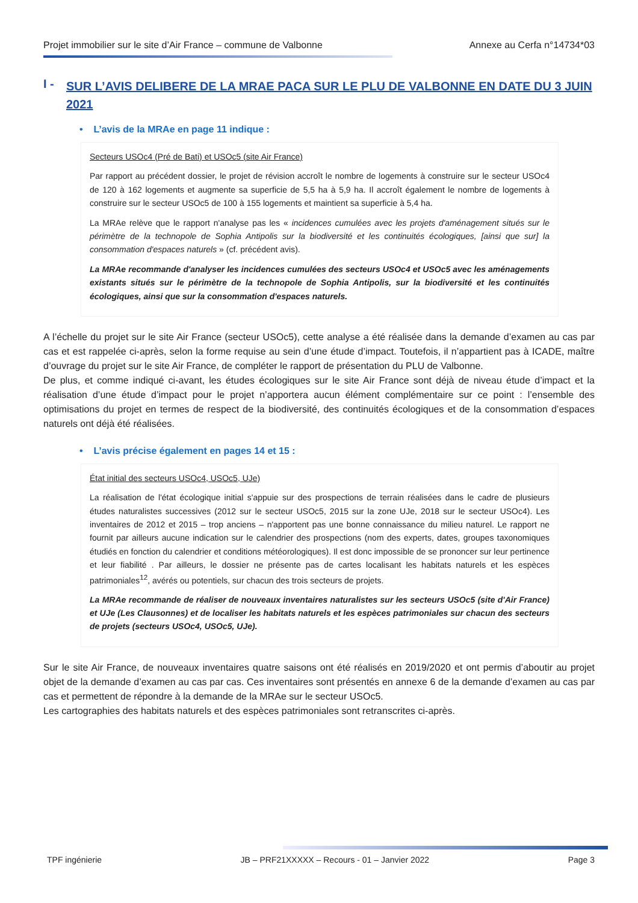Projet immobilier sur le site d’Air France – commune de Valbonne Annexe au Cerfa n°14734*03
I - SUR L’AVIS DELIBERE DE LA MRAE PACA SUR LE PLU DE VALBONNE EN DATE DU 3 JUIN 2021
• L’avis de la MRAe en page 11 indique :
Secteurs USOc4 (Pré de Bati) et USOc5 (site Air France)
Par rapport au précédent dossier, le projet de révision accroît le nombre de logements à construire sur le secteur USOc4 de 120 à 162 logements et augmente sa superficie de 5,5 ha à 5,9 ha. Il accroît également le nombre de logements à construire sur le secteur USOc5 de 100 à 155 logements et maintient sa superficie à 5,4 ha.
La MRAe relève que le rapport n'analyse pas les « incidences cumulées avec les projets d'aménagement situés sur le périmètre de la technopole de Sophia Antipolis sur la biodiversité et les continuités écologiques, [ainsi que sur] la consommation d'espaces naturels » (cf. précédent avis).
La MRAe recommande d'analyser les incidences cumulées des secteurs USOc4 et USOc5 avec les aménagements existants situés sur le périmètre de la technopole de Sophia Antipolis, sur la biodiversité et les continuités écologiques, ainsi que sur la consommation d'espaces naturels.
A l’échelle du projet sur le site Air France (secteur USOc5), cette analyse a été réalisée dans la demande d’examen au cas par cas et est rappelée ci-après, selon la forme requise au sein d’une étude d’impact. Toutefois, il n’appartient pas à ICADE, maître d’ouvrage du projet sur le site Air France, de compléter le rapport de présentation du PLU de Valbonne.
De plus, et comme indiqué ci-avant, les études écologiques sur le site Air France sont déjà de niveau étude d’impact et la réalisation d’une étude d’impact pour le projet n’apportera aucun élément complémentaire sur ce point : l’ensemble des optimisations du projet en termes de respect de la biodiversité, des continuités écologiques et de la consommation d’espaces naturels ont déjà été réalisées.
• L’avis précise également en pages 14 et 15 :
État initial des secteurs USOc4, USOc5, UJe)
La réalisation de l'état écologique initial s'appuie sur des prospections de terrain réalisées dans le cadre de plusieurs études naturalistes successives (2012 sur le secteur USOc5, 2015 sur la zone UJe, 2018 sur le secteur USOc4). Les inventaires de 2012 et 2015 – trop anciens – n'apportent pas une bonne connaissance du milieu naturel. Le rapport ne fournit par ailleurs aucune indication sur le calendrier des prospections (nom des experts, dates, groupes taxonomiques étudiés en fonction du calendrier et conditions météorologiques). Il est donc impossible de se prononcer sur leur pertinence et leur fiabilité . Par ailleurs, le dossier ne présente pas de cartes localisant les habitats naturels et les espèces patrimoniales<sup>12</sup>, avérés ou potentiels, sur chacun des trois secteurs de projets.
La MRAe recommande de réaliser de nouveaux inventaires naturalistes sur les secteurs USOc5 (site d'Air France) et UJe (Les Clausonnes) et de localiser les habitats naturels et les espèces patrimoniales sur chacun des secteurs de projets (secteurs USOc4, USOc5, UJe).
Sur le site Air France, de nouveaux inventaires quatre saisons ont été réalisés en 2019/2020 et ont permis d’aboutir au projet objet de la demande d’examen au cas par cas. Ces inventaires sont présentés en annexe 6 de la demande d’examen au cas par cas et permettent de répondre à la demande de la MRAe sur le secteur USOc5.
Les cartographies des habitats naturels et des espèces patrimoniales sont retranscrites ci-après.
TPF ingénierie JB – PRF21XXXXX – Recours - 01 – Janvier 2022 Page 3